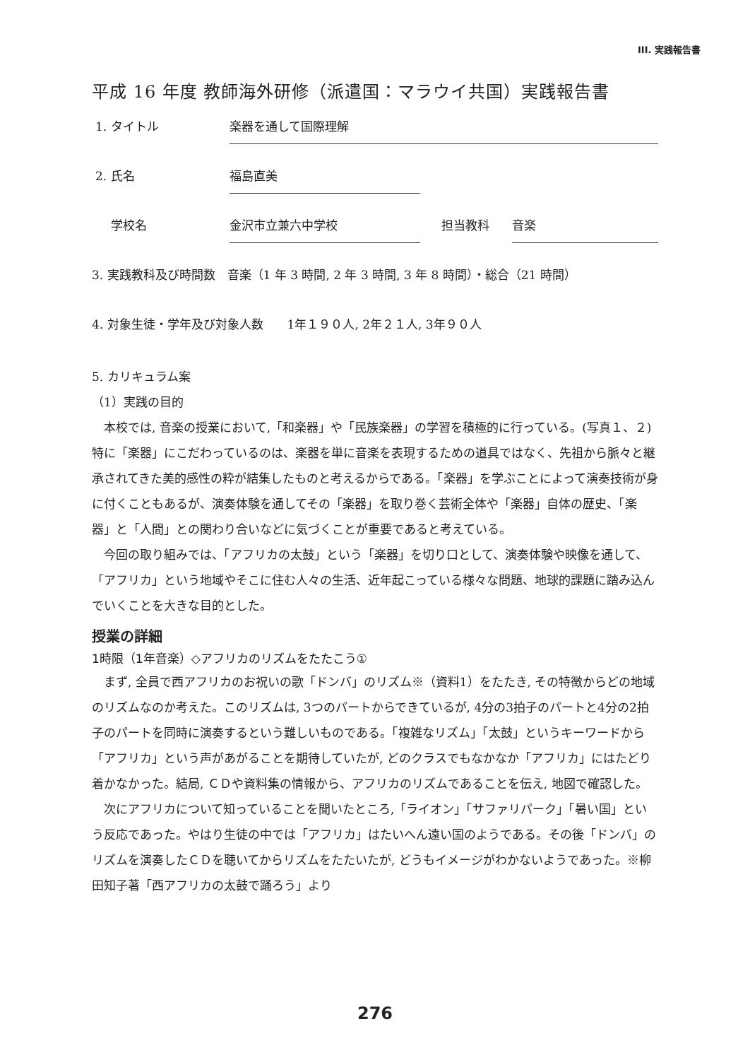III. 実践報告書
平成 16 年度 教師海外研修（派遣国：マラウイ共国）実践報告書
1. タイトル 楽器を通して国際理解
2. 氏名 福島直美
学校名 金沢市立兼六中学校 担当教科 音楽
3. 実践教科及び時間数　音楽（1 年 3 時間, 2 年 3 時間, 3 年 8 時間）・総合（21 時間）
4. 対象生徒・学年及び対象人数　　1年１９０人, 2年２１人, 3年９０人
5. カリキュラム案
（1）実践の目的
本校では, 音楽の授業において,「和楽器」や「民族楽器」の学習を積極的に行っている。(写真１、２) 特に「楽器」にこだわっているのは、楽器を単に音楽を表現するための道具ではなく、先祖から脈々と継承されてきた美的感性の粋が結集したものと考えるからである。「楽器」を学ぶことによって演奏技術が身に付くこともあるが、演奏体験を通してその「楽器」を取り巻く芸術全体や「楽器」自体の歴史、「楽器」と「人間」との関わり合いなどに気づくことが重要であると考えている。
今回の取り組みでは、「アフリカの太鼓」という「楽器」を切り口として、演奏体験や映像を通して、「アフリカ」という地域やそこに住む人々の生活、近年起こっている様々な問題、地球的課題に踏み込んでいくことを大きな目的とした。
授業の詳細
1時限（1年音楽）◇アフリカのリズムをたたこう①
まず, 全員で西アフリカのお祝いの歌「ドンバ」のリズム※（資料1）をたたき, その特徴からどの地域のリズムなのか考えた。このリズムは, 3つのパートからできているが, 4分の3拍子のパートと4分の2拍子のパートを同時に演奏するという難しいものである。「複雑なリズム」「太鼓」というキーワードから「アフリカ」という声があがることを期待していたが, どのクラスでもなかなか「アフリカ」にはたどり着かなかった。結局, ＣＤや資料集の情報から、アフリカのリズムであることを伝え, 地図で確認した。
次にアフリカについて知っていることを聞いたところ,「ライオン」「サファリパーク」「暑い国」という反応であった。やはり生徒の中では「アフリカ」はたいへん遠い国のようである。その後「ドンバ」のリズムを演奏したＣＤを聴いてからリズムをたたいたが, どうもイメージがわかないようであった。※柳田知子著「西アフリカの太鼓で踊ろう」より
276